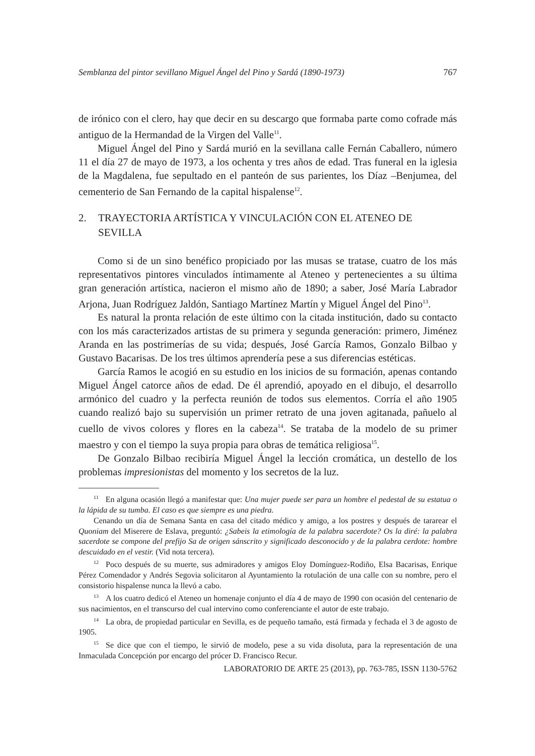Semblanza del pintor sevillano Miguel Ángel del Pino y Sardá (1890-1973) 767
de irónico con el clero, hay que decir en su descargo que formaba parte como cofrade más antiguo de la Hermandad de la Virgen del Valle<sup>11</sup>.
Miguel Ángel del Pino y Sardá murió en la sevillana calle Fernán Caballero, número 11 el día 27 de mayo de 1973, a los ochenta y tres años de edad. Tras funeral en la iglesia de la Magdalena, fue sepultado en el panteón de sus parientes, los Díaz –Benjumea, del cementerio de San Fernando de la capital hispalense<sup>12</sup>.
2. TRAYECTORIA ARTÍSTICA Y VINCULACIÓN CON EL ATENEO DE SEVILLA
Como si de un sino benéfico propiciado por las musas se tratase, cuatro de los más representativos pintores vinculados íntimamente al Ateneo y pertenecientes a su última gran generación artística, nacieron el mismo año de 1890; a saber, José María Labrador Arjona, Juan Rodríguez Jaldón, Santiago Martínez Martín y Miguel Ángel del Pino<sup>13</sup>.
Es natural la pronta relación de este último con la citada institución, dado su contacto con los más caracterizados artistas de su primera y segunda generación: primero, Jiménez Aranda en las postrimerías de su vida; después, José García Ramos, Gonzalo Bilbao y Gustavo Bacarisas. De los tres últimos aprendería pese a sus diferencias estéticas.
García Ramos le acogió en su estudio en los inicios de su formación, apenas contando Miguel Ángel catorce años de edad. De él aprendió, apoyado en el dibujo, el desarrollo armónico del cuadro y la perfecta reunión de todos sus elementos. Corría el año 1905 cuando realizó bajo su supervisión un primer retrato de una joven agitanada, pañuelo al cuello de vivos colores y flores en la cabeza<sup>14</sup>. Se trataba de la modelo de su primer maestro y con el tiempo la suya propia para obras de temática religiosa<sup>15</sup>.
De Gonzalo Bilbao recibiría Miguel Ángel la lección cromática, un destello de los problemas impresionistas del momento y los secretos de la luz.
<sup>11</sup> En alguna ocasión llegó a manifestar que: Una mujer puede ser para un hombre el pedestal de su estatua o la lápida de su tumba. El caso es que siempre es una piedra.
Cenando un día de Semana Santa en casa del citado médico y amigo, a los postres y después de tararear el Quoniam del Miserere de Eslava, preguntó: ¿Sabeis la etimología de la palabra sacerdote? Os la diré: la palabra sacerdote se compone del prefijo Sa de origen sánscrito y significado desconocido y de la palabra cerdote: hombre descuidado en el vestir. (Vid nota tercera).
<sup>12</sup> Poco después de su muerte, sus admiradores y amigos Eloy Domínguez-Rodiño, Elsa Bacarisas, Enrique Pérez Comendador y Andrés Segovia solicitaron al Ayuntamiento la rotulación de una calle con su nombre, pero el consistorio hispalense nunca la llevó a cabo.
<sup>13</sup> A los cuatro dedicó el Ateneo un homenaje conjunto el día 4 de mayo de 1990 con ocasión del centenario de sus nacimientos, en el transcurso del cual intervino como conferenciante el autor de este trabajo.
<sup>14</sup> La obra, de propiedad particular en Sevilla, es de pequeño tamaño, está firmada y fechada el 3 de agosto de 1905.
<sup>15</sup> Se dice que con el tiempo, le sirvió de modelo, pese a su vida disoluta, para la representación de una Inmaculada Concepción por encargo del prócer D. Francisco Recur.
LABORATORIO DE ARTE 25 (2013), pp. 763-785, ISSN 1130-5762